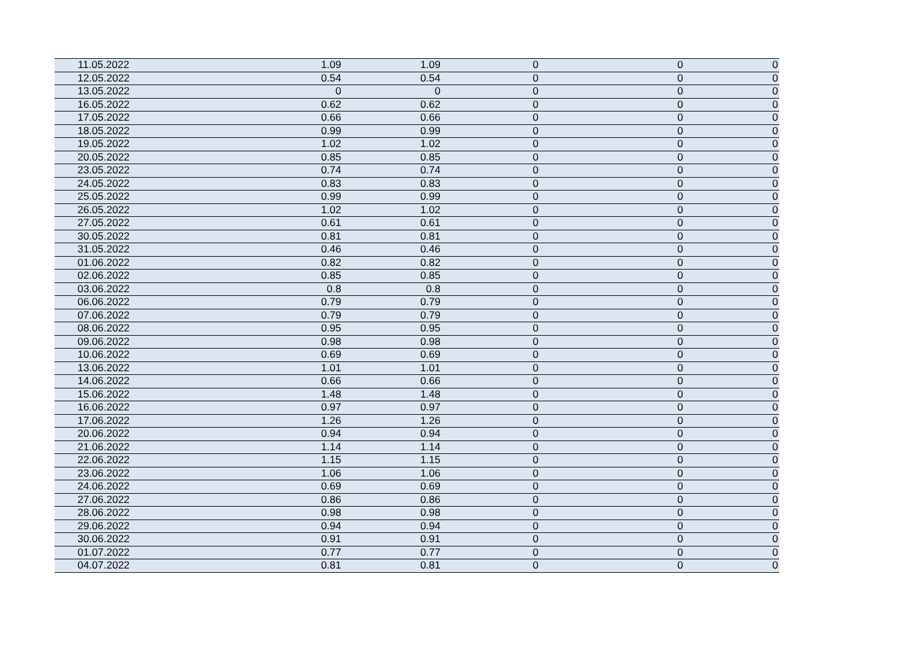| 11.05.2022 | 1.09 | 1.09 | 0 | 0 | 0 |
| 12.05.2022 | 0.54 | 0.54 | 0 | 0 | 0 |
| 13.05.2022 | 0 | 0 | 0 | 0 | 0 |
| 16.05.2022 | 0.62 | 0.62 | 0 | 0 | 0 |
| 17.05.2022 | 0.66 | 0.66 | 0 | 0 | 0 |
| 18.05.2022 | 0.99 | 0.99 | 0 | 0 | 0 |
| 19.05.2022 | 1.02 | 1.02 | 0 | 0 | 0 |
| 20.05.2022 | 0.85 | 0.85 | 0 | 0 | 0 |
| 23.05.2022 | 0.74 | 0.74 | 0 | 0 | 0 |
| 24.05.2022 | 0.83 | 0.83 | 0 | 0 | 0 |
| 25.05.2022 | 0.99 | 0.99 | 0 | 0 | 0 |
| 26.05.2022 | 1.02 | 1.02 | 0 | 0 | 0 |
| 27.05.2022 | 0.61 | 0.61 | 0 | 0 | 0 |
| 30.05.2022 | 0.81 | 0.81 | 0 | 0 | 0 |
| 31.05.2022 | 0.46 | 0.46 | 0 | 0 | 0 |
| 01.06.2022 | 0.82 | 0.82 | 0 | 0 | 0 |
| 02.06.2022 | 0.85 | 0.85 | 0 | 0 | 0 |
| 03.06.2022 | 0.8 | 0.8 | 0 | 0 | 0 |
| 06.06.2022 | 0.79 | 0.79 | 0 | 0 | 0 |
| 07.06.2022 | 0.79 | 0.79 | 0 | 0 | 0 |
| 08.06.2022 | 0.95 | 0.95 | 0 | 0 | 0 |
| 09.06.2022 | 0.98 | 0.98 | 0 | 0 | 0 |
| 10.06.2022 | 0.69 | 0.69 | 0 | 0 | 0 |
| 13.06.2022 | 1.01 | 1.01 | 0 | 0 | 0 |
| 14.06.2022 | 0.66 | 0.66 | 0 | 0 | 0 |
| 15.06.2022 | 1.48 | 1.48 | 0 | 0 | 0 |
| 16.06.2022 | 0.97 | 0.97 | 0 | 0 | 0 |
| 17.06.2022 | 1.26 | 1.26 | 0 | 0 | 0 |
| 20.06.2022 | 0.94 | 0.94 | 0 | 0 | 0 |
| 21.06.2022 | 1.14 | 1.14 | 0 | 0 | 0 |
| 22.06.2022 | 1.15 | 1.15 | 0 | 0 | 0 |
| 23.06.2022 | 1.06 | 1.06 | 0 | 0 | 0 |
| 24.06.2022 | 0.69 | 0.69 | 0 | 0 | 0 |
| 27.06.2022 | 0.86 | 0.86 | 0 | 0 | 0 |
| 28.06.2022 | 0.98 | 0.98 | 0 | 0 | 0 |
| 29.06.2022 | 0.94 | 0.94 | 0 | 0 | 0 |
| 30.06.2022 | 0.91 | 0.91 | 0 | 0 | 0 |
| 01.07.2022 | 0.77 | 0.77 | 0 | 0 | 0 |
| 04.07.2022 | 0.81 | 0.81 | 0 | 0 | 0 |